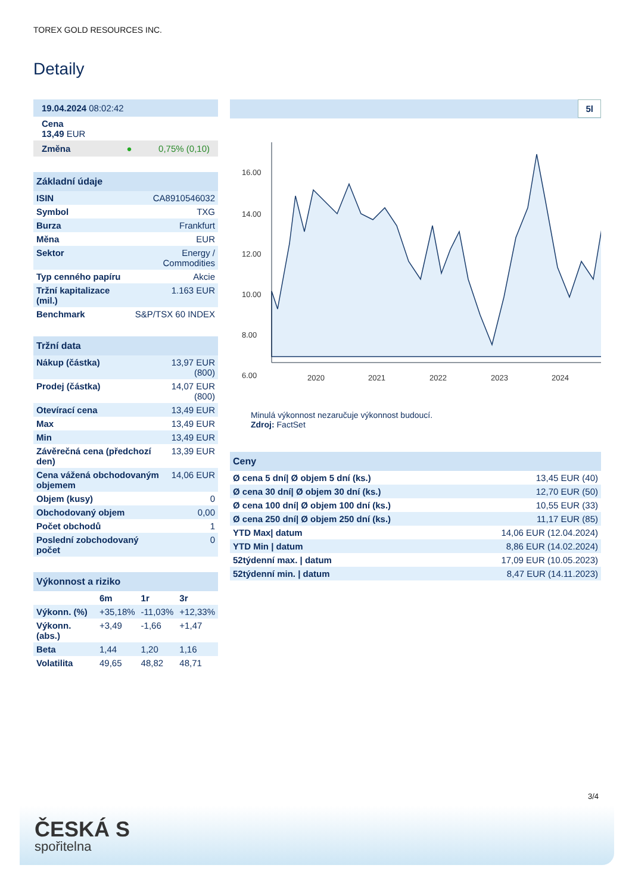TOREX GOLD RESOURCES INC.
Detaily
| 19.04.2024 08:02:42 |
| Cena 13,49 EUR |
| Změna ● 0,75% (0,10) |
| Základní údaje | |
| ISIN | CA8910546032 |
| Symbol | TXG |
| Burza | Frankfurt |
| Měna | EUR |
| Sektor | Energy / Commodities |
| Typ cenného papíru | Akcie |
| Tržní kapitalizace (mil.) | 1.163 EUR |
| Benchmark | S&P/TSX 60 INDEX |
| Tržní data | |
| Nákup (částka) | 13,97 EUR (800) |
| Prodej (částka) | 14,07 EUR (800) |
| Otevírací cena | 13,49 EUR |
| Max | 13,49 EUR |
| Min | 13,49 EUR |
| Závěrečná cena (předchozí den) | 13,39 EUR |
| Cena vážená obchodovaným objemem | 14,06 EUR |
| Objem (kusy) | 0 |
| Obchodovaný objem | 0,00 |
| Počet obchodů | 1 |
| Poslední zobchodovaný počet | 0 |
| Výkonnost a riziko | | | |
| | 6m | 1r | 3r |
| Výkonn. (%) | +35,18% | -11,03% | +12,33% |
| Výkonn. (abs.) | +3,49 | -1,66 | +1,47 |
| Beta | 1,44 | 1,20 | 1,16 |
| Volatilita | 49,65 | 48,82 | 48,71 |
5l
16.00
14.00
12.00
10.00
8.00
6.00
2020
2021
2022
2023
2024
Minulá výkonnost nezaručuje výkonnost budoucí.
Zdroj: FactSet
| Ceny | |
| Ø cena 5 dní/ Ø objem 5 dní (ks.) | 13,45 EUR (40) |
| Ø cena 30 dní/ Ø objem 30 dní (ks.) | 12,70 EUR (50) |
| Ø cena 100 dní/ Ø objem 100 dní (ks.) | 10,55 EUR (33) |
| Ø cena 250 dní/ Ø objem 250 dní (ks.) | 11,17 EUR (85) |
| YTD Max/ datum | 14,06 EUR (12.04.2024) |
| YTD Min / datum | 8,86 EUR (14.02.2024) |
| 52týdenní max. / datum | 17,09 EUR (10.05.2023) |
| 52týdenní min. / datum | 8,47 EUR (14.11.2023) |
3/4
ČESKÁ S
spořitelna